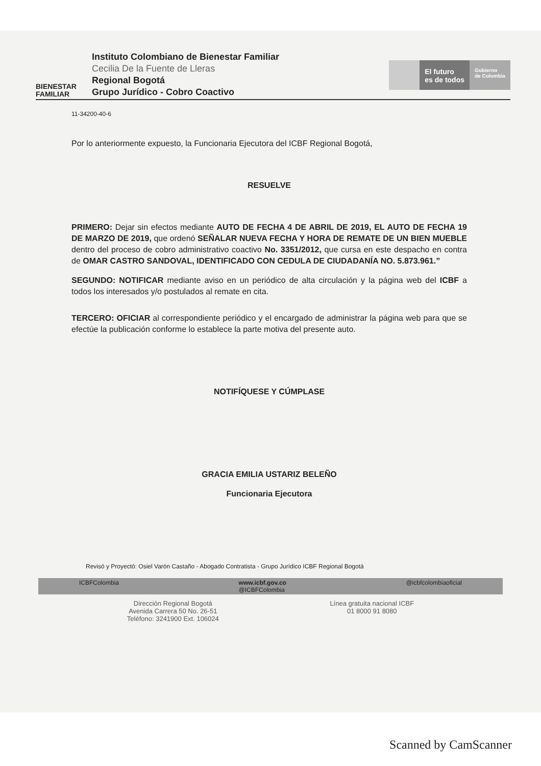BIENESTAR
FAMILIAR
Instituto Colombiano de Bienestar Familiar
Cecilia De la Fuente de Lleras
Regional Bogotá
Grupo Jurídico - Cobro Coactivo
El futuro
es de todos
Gobierno
de Colombia
11-34200-40-6
Por lo anteriormente expuesto, la Funcionaria Ejecutora del ICBF Regional Bogotá,
RESUELVE
PRIMERO: Dejar sin efectos mediante AUTO DE FECHA 4 DE ABRIL DE 2019, EL AUTO DE FECHA 19 DE MARZO DE 2019, que ordenó SEÑALAR NUEVA FECHA Y HORA DE REMATE DE UN BIEN MUEBLE dentro del proceso de cobro administrativo coactivo No. 3351/2012, que cursa en este despacho en contra de OMAR CASTRO SANDOVAL, IDENTIFICADO CON CEDULA DE CIUDADANÍA NO. 5.873.961.”
SEGUNDO: NOTIFICAR mediante aviso en un periódico de alta circulación y la página web del ICBF a todos los interesados y/o postulados al remate en cita.
TERCERO: OFICIAR al correspondiente periódico y el encargado de administrar la página web para que se efectúe la publicación conforme lo establece la parte motiva del presente auto.
NOTIFÍQUESE Y CÚMPLASE
GRACIA EMILIA USTARIZ BELEÑO
Funcionaria Ejecutora
Revisó y Proyectó: Osiel Varón Castaño - Abogado Contratista - Grupo Jurídico ICBF Regional Bogotá
ICBFColombia www.icbf.gov.co
@ICBFColombia @icbfcolombiaoficial
Dirección Regional Bogotá
Avenida Carrera 50 No. 26-51
Teléfono: 3241900 Ext. 106024
Línea gratuita nacional ICBF
01 8000 91 8080
Scanned by CamScanner